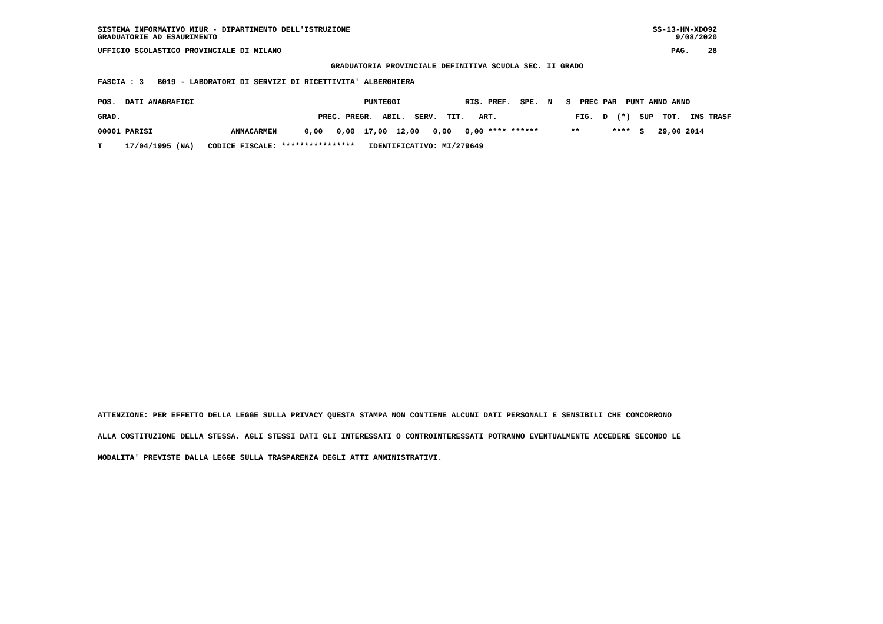SISTEMA INFORMATIVO MIUR - DIPARTIMENTO DELL'ISTRUZIONE GRADUATORIE AD ESAURIMENTO
SS-13-HN-XDO92 9/08/2020
UFFICIO SCOLASTICO PROVINCIALE DI MILANO
PAG. 28
GRADUATORIA PROVINCIALE DEFINITIVA SCUOLA SEC. II GRADO
FASCIA : 3 B019 - LABORATORI DI SERVIZI DI RICETTIVITA' ALBERGHIERA
| POS. DATI ANAGRAFICI | | PUNTEGGI RIS. PREF. SPE. N S PREC PAR PUNT ANNO ANNO |
| --- | --- | --- |
| GRAD. | | PREC. PREGR. ABIL. SERV. TIT. ART. FIG. D (*) SUP TOT. INS TRASF |
| 00001 PARISI | ANNACARMEN | 0,00 0,00 17,00 12,00 0,00 0,00 **** ****** ** **** S 29,00 2014 |
| T 17/04/1995 (NA) | CODICE FISCALE: | **************** IDENTIFICATIVO: MI/279649 |
ATTENZIONE: PER EFFETTO DELLA LEGGE SULLA PRIVACY QUESTA STAMPA NON CONTIENE ALCUNI DATI PERSONALI E SENSIBILI CHE CONCORRONO
ALLA COSTITUZIONE DELLA STESSA. AGLI STESSI DATI GLI INTERESSATI O CONTROINTERESSATI POTRANNO EVENTUALMENTE ACCEDERE SECONDO LE
MODALITA' PREVISTE DALLA LEGGE SULLA TRASPARENZA DEGLI ATTI AMMINISTRATIVI.